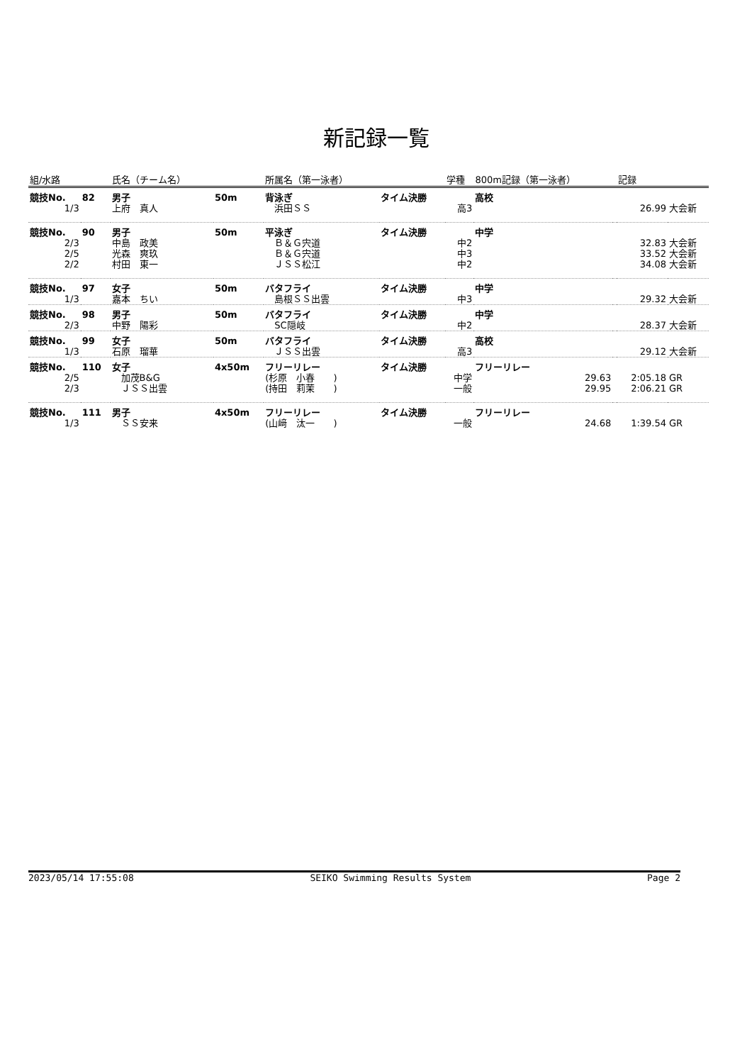新記録一覧
| 組/水路 | | 氏名（チーム名） | | 所属名（第一泳者） | | 学種 | 800m記録（第一泳者） | | 記録 | |
| --- | --- | --- | --- | --- | --- | --- | --- | --- | --- | --- |
| 競技No. | 82 | 男子 | 50m | 背泳ぎ | タイム決勝 | | 高校 | | | |
| 1/3 | | 上府 真人 | | 浜田ＳＳ | | 高3 | | | 26.99 | 大会新 |
| 競技No. | 90 | 男子 | 50m | 平泳ぎ | タイム決勝 | | 中学 | | | |
| 2/3 | | 中島 政美 | | Ｂ＆Ｇ宍道 | | 中2 | | | 32.83 | 大会新 |
| 2/5 | | 光森 爽玖 | | Ｂ＆Ｇ宍道 | | 中3 | | | 33.52 | 大会新 |
| 2/2 | | 村田 東一 | | ＪＳＳ松江 | | 中2 | | | 34.08 | 大会新 |
| 競技No. | 97 | 女子 | 50m | バタフライ | タイム決勝 | | 中学 | | | |
| 1/3 | | 嘉本 ちい | | 島根ＳＳ出雲 | | 中3 | | | 29.32 | 大会新 |
| 競技No. | 98 | 男子 | 50m | バタフライ | タイム決勝 | | 中学 | | | |
| 2/3 | | 中野 陽彩 | | SC隠岐 | | 中2 | | | 28.37 | 大会新 |
| 競技No. | 99 | 女子 | 50m | バタフライ | タイム決勝 | | 高校 | | | |
| 1/3 | | 石原 瑠華 | | ＪＳＳ出雲 | | 高3 | | | 29.12 | 大会新 |
| 競技No. | 110 | 女子 | 4x50m | フリーリレー | タイム決勝 | | フリーリレー | | | |
| 2/5 | | 加茂B&G | | (杉原 小春 ) | | 中学 | 29.63 | | 2:05.18 | GR |
| 2/3 | | ＪＳＳ出雲 | | (持田 莉茉 ) | | 一般 | 29.95 | | 2:06.21 | GR |
| 競技No. | 111 | 男子 | 4x50m | フリーリレー | タイム決勝 | | フリーリレー | | | |
| 1/3 | | ＳＳ安来 | | (山﨑 汰一 ) | | 一般 | 24.68 | | 1:39.54 | GR |
2023/05/14 17:55:08 SEIKO Swimming Results System Page 2